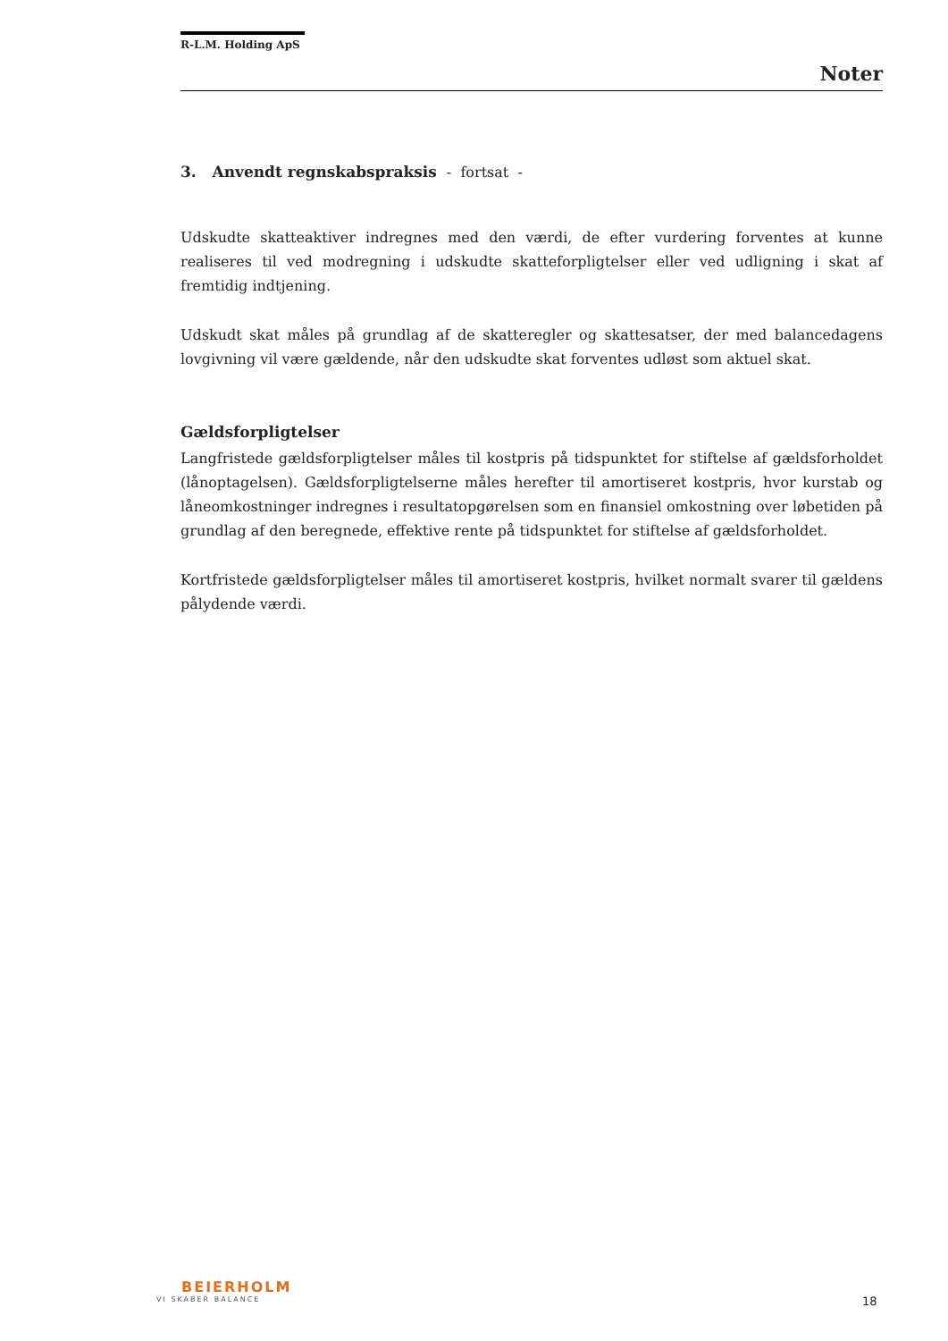R-L.M. Holding ApS
Noter
3. Anvendt regnskabspraksis - fortsat -
Udskudte skatteaktiver indregnes med den værdi, de efter vurdering forventes at kunne realiseres til ved modregning i udskudte skatteforpligtelser eller ved udligning i skat af fremtidig indtjening.
Udskudt skat måles på grundlag af de skatteregler og skattesatser, der med balancedagens lovgivning vil være gældende, når den udskudte skat forventes udløst som aktuel skat.
Gældsforpligtelser
Langfristede gældsforpligtelser måles til kostpris på tidspunktet for stiftelse af gældsforholdet (lånoptagelsen). Gældsforpligtelserne måles herefter til amortiseret kostpris, hvor kurstab og låneomkostninger indregnes i resultatopgørelsen som en finansiel omkostning over løbetiden på grundlag af den beregnede, effektive rente på tidspunktet for stiftelse af gældsforholdet.
Kortfristede gældsforpligtelser måles til amortiseret kostpris, hvilket normalt svarer til gældens pålydende værdi.
BEIERHOLM
VI SKABER BALANCE
18